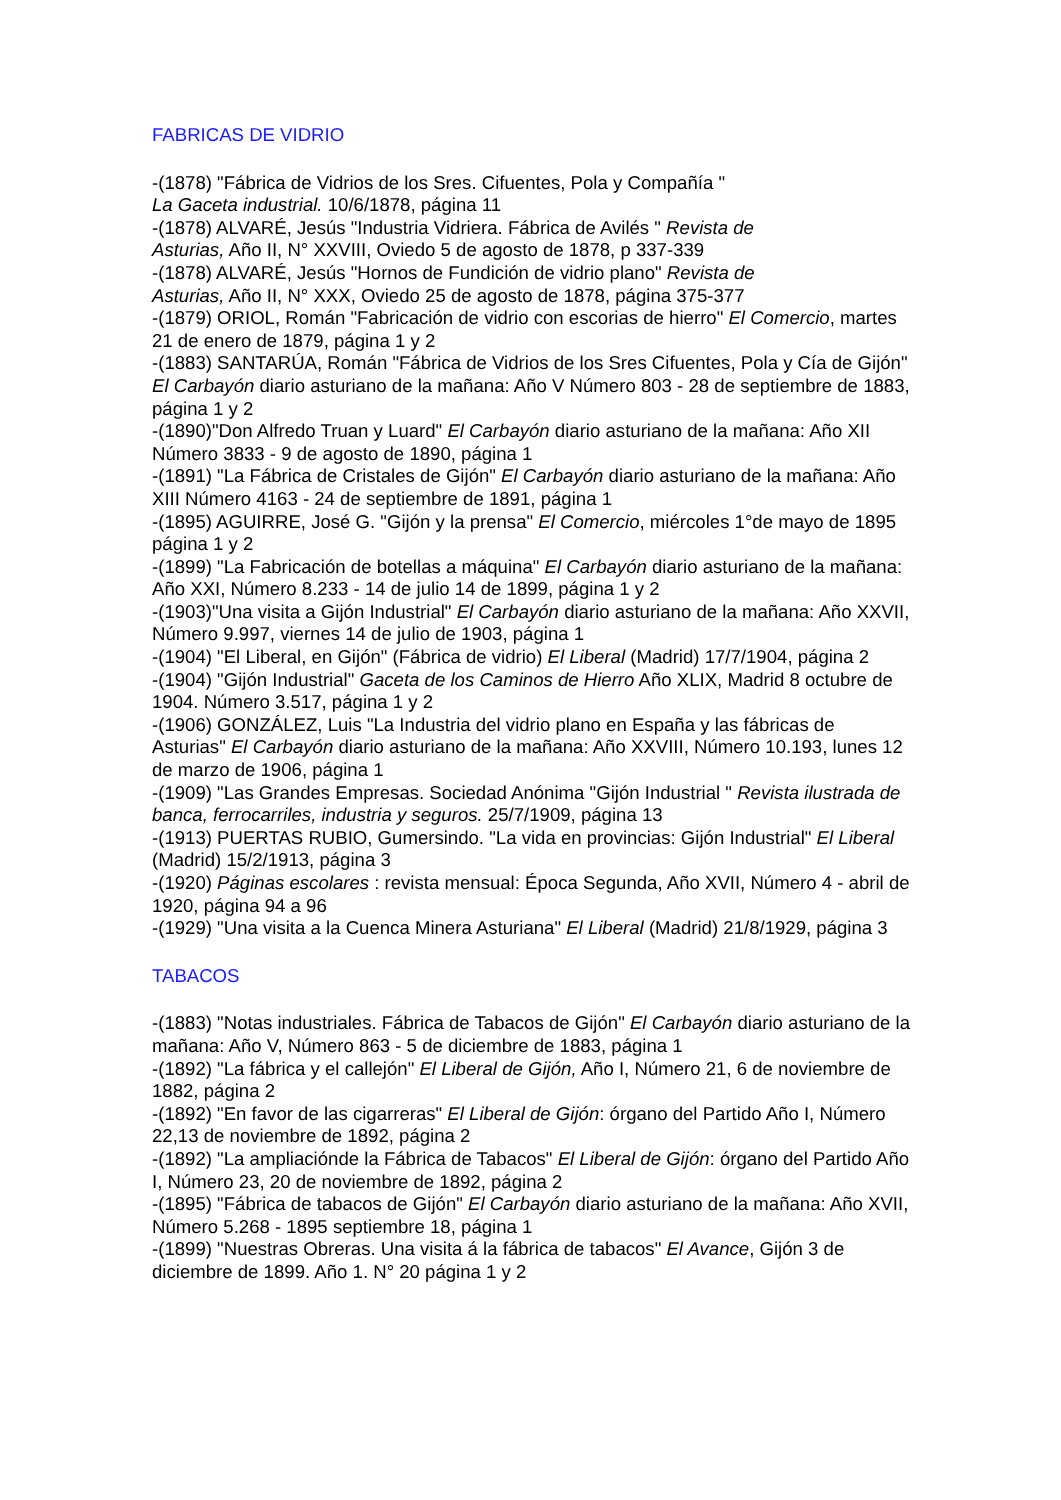FABRICAS DE VIDRIO
-(1878) "Fábrica de Vidrios de los Sres. Cifuentes, Pola y Compañía "
La Gaceta industrial. 10/6/1878, página 11
-(1878) ALVARÉ, Jesús "Industria Vidriera. Fábrica de Avilés " Revista de
Asturias, Año II, N° XXVIII, Oviedo 5 de agosto de 1878, p 337-339
-(1878) ALVARÉ, Jesús "Hornos de Fundición de vidrio plano" Revista de
Asturias, Año II, N° XXX, Oviedo 25 de agosto de 1878, página 375-377
-(1879) ORIOL, Román "Fabricación de vidrio con escorias de hierro" El Comercio, martes 21 de enero de 1879, página 1 y 2
-(1883) SANTARÚA, Román "Fábrica de Vidrios de los Sres Cifuentes, Pola y Cía de Gijón" El Carbayón diario asturiano de la mañana: Año V Número 803 - 28 de septiembre de 1883, página 1 y 2
-(1890)"Don Alfredo Truan y Luard" El Carbayón diario asturiano de la mañana: Año XII Número 3833 - 9 de agosto de 1890, página 1
-(1891) "La Fábrica de Cristales de Gijón" El Carbayón diario asturiano de la mañana: Año XIII Número 4163 - 24 de septiembre de 1891, página 1
-(1895) AGUIRRE, José G. "Gijón y la prensa" El Comercio, miércoles 1°de mayo de 1895 página 1 y 2
-(1899) "La Fabricación de botellas a máquina" El Carbayón diario asturiano de la mañana: Año XXI, Número 8.233 - 14 de julio 14 de 1899, página 1 y 2
-(1903)"Una visita a Gijón Industrial" El Carbayón diario asturiano de la mañana: Año XXVII, Número 9.997, viernes 14 de julio de 1903, página 1
-(1904) "El Liberal, en Gijón" (Fábrica de vidrio) El Liberal (Madrid) 17/7/1904, página 2
-(1904) "Gijón Industrial" Gaceta de los Caminos de Hierro Año XLIX, Madrid 8 octubre de 1904. Número 3.517, página 1 y 2
-(1906) GONZÁLEZ, Luis "La Industria del vidrio plano en España y las fábricas de Asturias" El Carbayón diario asturiano de la mañana: Año XXVIII, Número 10.193, lunes 12 de marzo de 1906, página 1
-(1909) "Las Grandes Empresas. Sociedad Anónima "Gijón Industrial " Revista ilustrada de banca, ferrocarriles, industria y seguros. 25/7/1909, página 13
-(1913) PUERTAS RUBIO, Gumersindo. "La vida en provincias: Gijón Industrial" El Liberal (Madrid) 15/2/1913, página 3
-(1920) Páginas escolares : revista mensual: Época Segunda, Año XVII, Número 4 - abril de 1920, página 94 a 96
-(1929) "Una visita a la Cuenca Minera Asturiana" El Liberal (Madrid) 21/8/1929, página 3
TABACOS
-(1883) "Notas industriales. Fábrica de Tabacos de Gijón" El Carbayón diario asturiano de la mañana: Año V, Número 863 - 5 de diciembre de 1883, página 1
-(1892) "La fábrica y el callejón" El Liberal de Gijón, Año I, Número 21, 6 de noviembre de 1882, página 2
-(1892) "En favor de las cigarreras" El Liberal de Gijón: órgano del Partido Año I, Número 22,13 de noviembre de 1892, página 2
-(1892) "La ampliaciónde la Fábrica de Tabacos" El Liberal de Gijón: órgano del Partido Año I, Número 23, 20 de noviembre de 1892, página 2
-(1895) "Fábrica de tabacos de Gijón" El Carbayón diario asturiano de la mañana: Año XVII, Número 5.268 - 1895 septiembre 18, página 1
-(1899) "Nuestras Obreras. Una visita á la fábrica de tabacos" El Avance, Gijón 3 de diciembre de 1899. Año 1. N° 20 página 1 y 2